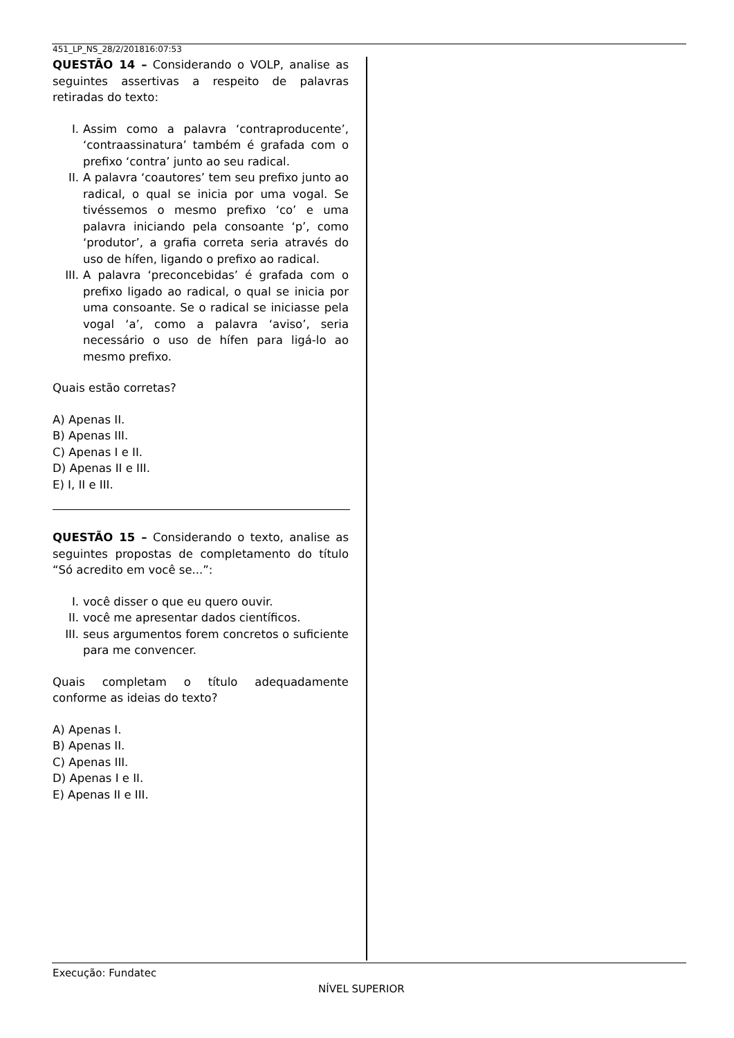451_LP_NS_28/2/201816:07:53
QUESTÃO 14 – Considerando o VOLP, analise as seguintes assertivas a respeito de palavras retiradas do texto:
I. Assim como a palavra ‘contraproducente’, ‘contraassinatura’ também é grafada com o prefixo ‘contra’ junto ao seu radical.
II. A palavra ‘coautores’ tem seu prefixo junto ao radical, o qual se inicia por uma vogal. Se tivéssemos o mesmo prefixo ‘co’ e uma palavra iniciando pela consoante ‘p’, como ‘produtor’, a grafia correta seria através do uso de hífen, ligando o prefixo ao radical.
III. A palavra ‘preconcebidas’ é grafada com o prefixo ligado ao radical, o qual se inicia por uma consoante. Se o radical se iniciasse pela vogal ‘a’, como a palavra ‘aviso’, seria necessário o uso de hífen para ligá-lo ao mesmo prefixo.
Quais estão corretas?
A) Apenas II.
B) Apenas III.
C) Apenas I e II.
D) Apenas II e III.
E) I, II e III.
QUESTÃO 15 – Considerando o texto, analise as seguintes propostas de completamento do título “Só acredito em você se...”:
I. você disser o que eu quero ouvir.
II. você me apresentar dados científicos.
III. seus argumentos forem concretos o suficiente para me convencer.
Quais completam o título adequadamente conforme as ideias do texto?
A) Apenas I.
B) Apenas II.
C) Apenas III.
D) Apenas I e II.
E) Apenas II e III.
Execução: Fundatec
NÍVEL SUPERIOR